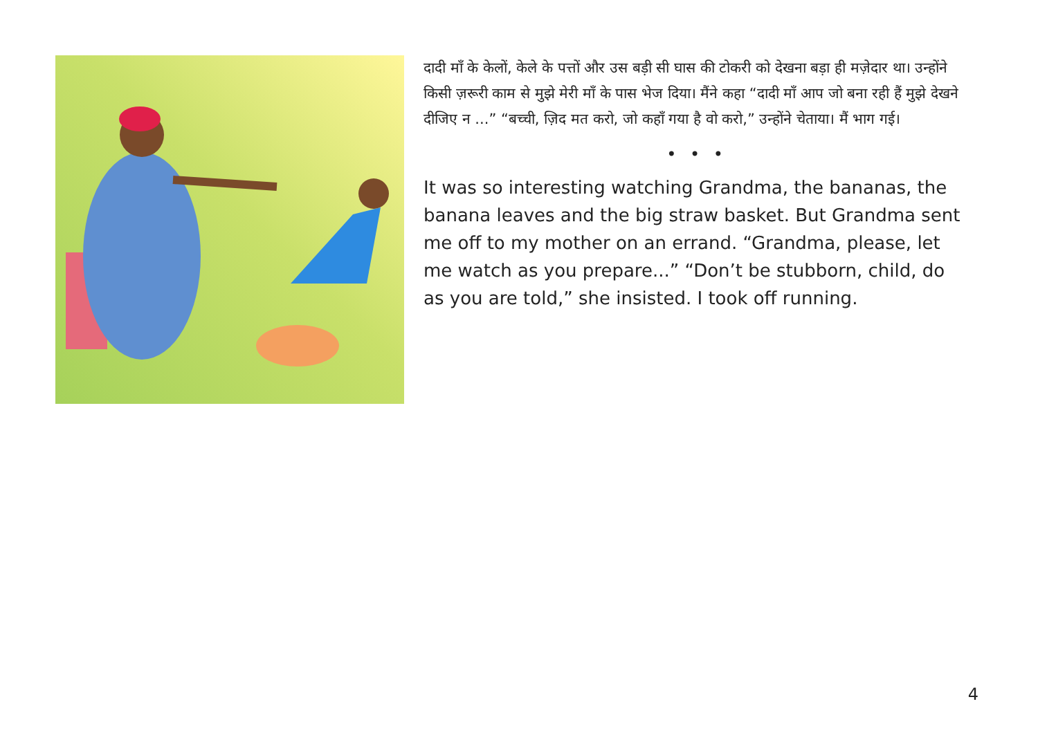दादी माँ के केलों, केले के पत्तों और उस बड़ी सी घास की टोकरी को देखना बड़ा ही मज़ेदार था। उन्होंने किसी ज़रूरी काम से मुझे मेरी माँ के पास भेज दिया। मैंने कहा “दादी माँ आप जो बना रही हैं मुझे देखने दीजिए न ...” “बच्ची, ज़िद मत करो, जो कहाँ गया है वो करो,” उन्होंने चेताया। मैं भाग गई।
• • •
It was so interesting watching Grandma, the bananas, the banana leaves and the big straw basket. But Grandma sent me off to my mother on an errand. “Grandma, please, let me watch as you prepare...” “Don’t be stubborn, child, do as you are told,” she insisted. I took off running.
4